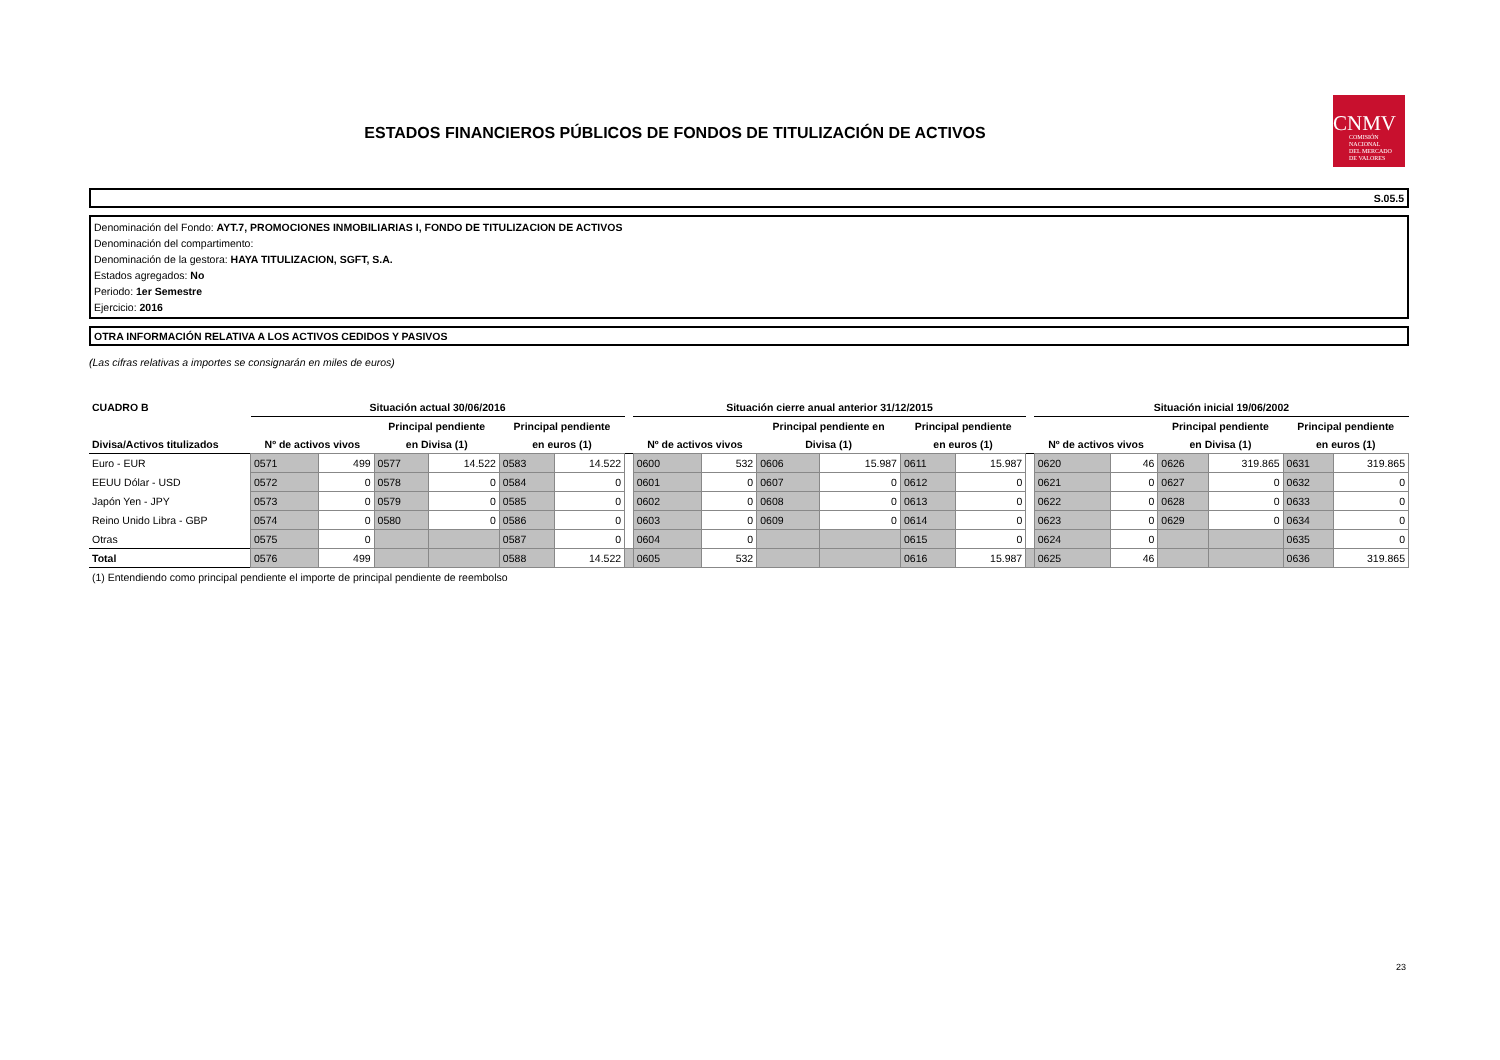ESTADOS FINANCIEROS PÚBLICOS DE FONDOS DE TITULIZACIÓN DE ACTIVOS
CNMV
COMISIÓN
NACIONAL
DEL MERCADO
DE VALORES
S.05.5
Denominación del Fondo: AYT.7, PROMOCIONES INMOBILIARIAS I, FONDO DE TITULIZACION DE ACTIVOS
Denominación del compartimento:
Denominación de la gestora: HAYA TITULIZACION, SGFT, S.A.
Estados agregados: No
Periodo: 1er Semestre
Ejercicio: 2016
OTRA INFORMACIÓN RELATIVA A LOS ACTIVOS CEDIDOS Y PASIVOS
(Las cifras relativas a importes se consignarán en miles de euros)
| CUADRO B | Situación actual 30/06/2016 | | | | | | | Situación cierre anual anterior 31/12/2015 | | | | | | | Situación inicial 19/06/2002 | | | | | |
| --- | --- | --- | --- | --- | --- | --- | --- | --- | --- | --- | --- | --- | --- | --- | --- | --- | --- | --- | --- | --- |
| | | | Principal pendiente | | Principal pendiente | | | | | Principal pendiente en | | Principal pendiente | | | | | Principal pendiente | | Principal pendiente | |
| Divisa/Activos titulizados | Nº de activos vivos | | en Divisa (1) | | en euros (1) | | | Nº de activos vivos | | Divisa (1) | | en euros (1) | | | Nº de activos vivos | | en Divisa (1) | | en euros (1) | |
| Euro - EUR | 0571 | 499 | 0577 | 14.522 | 0583 | 14.522 | | 0600 | 532 | 0606 | 15.987 | 0611 | 15.987 | | 0620 | 46 | 0626 | 319.865 | 0631 | 319.865 |
| EEUU Dólar - USD | 0572 | 0 | 0578 | 0 | 0584 | 0 | | 0601 | 0 | 0607 | 0 | 0612 | 0 | | 0621 | 0 | 0627 | 0 | 0632 | 0 |
| Japón Yen - JPY | 0573 | 0 | 0579 | 0 | 0585 | 0 | | 0602 | 0 | 0608 | 0 | 0613 | 0 | | 0622 | 0 | 0628 | 0 | 0633 | 0 |
| Reino Unido Libra - GBP | 0574 | 0 | 0580 | 0 | 0586 | 0 | | 0603 | 0 | 0609 | 0 | 0614 | 0 | | 0623 | 0 | 0629 | 0 | 0634 | 0 |
| Otras | 0575 | 0 | | | 0587 | 0 | | 0604 | 0 | | | 0615 | 0 | | 0624 | 0 | | | 0635 | 0 |
| Total | 0576 | 499 | | | 0588 | 14.522 | | 0605 | 532 | | | 0616 | 15.987 | | 0625 | 46 | | | 0636 | 319.865 |
(1) Entendiendo como principal pendiente el importe de principal pendiente de reembolso
23